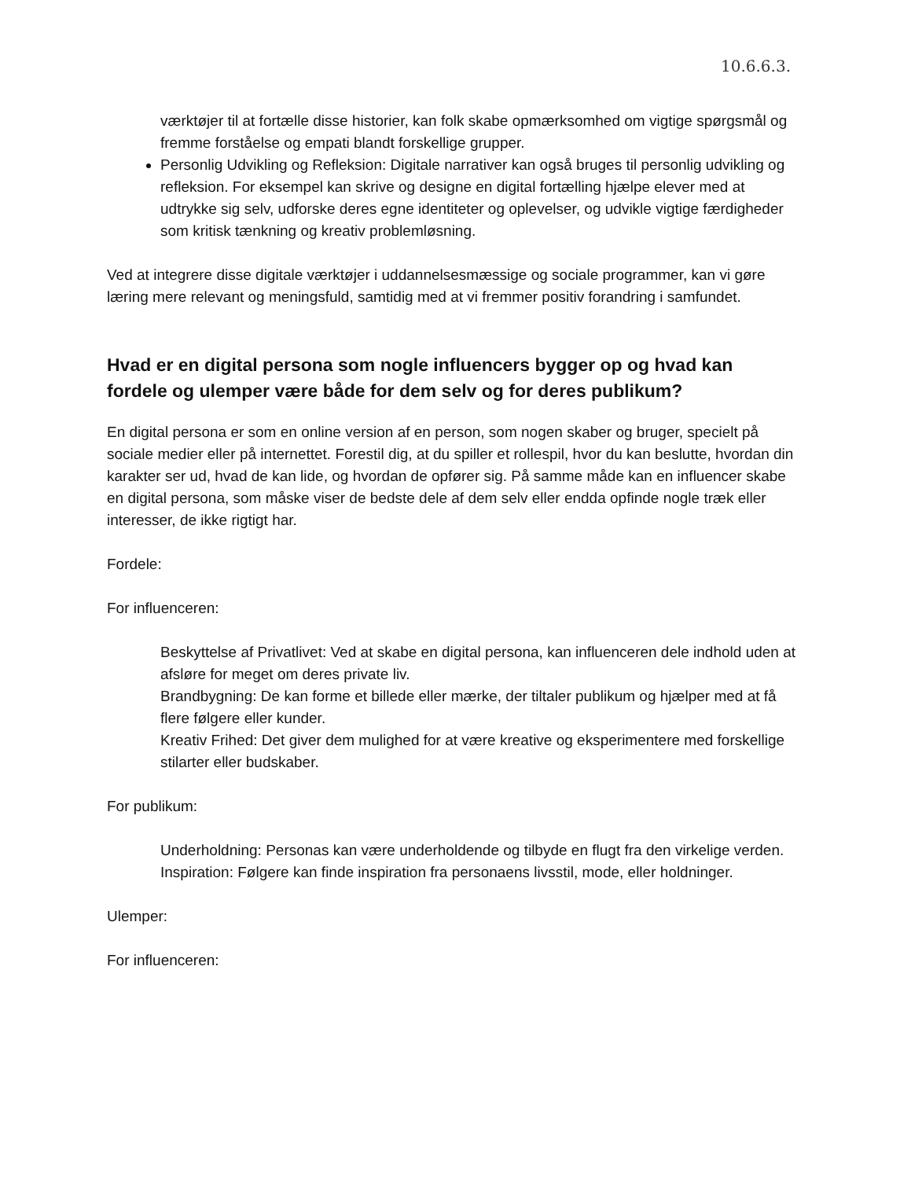10.6.6.3.
værktøjer til at fortælle disse historier, kan folk skabe opmærksomhed om vigtige spørgsmål og fremme forståelse og empati blandt forskellige grupper.
Personlig Udvikling og Refleksion: Digitale narrativer kan også bruges til personlig udvikling og refleksion. For eksempel kan skrive og designe en digital fortælling hjælpe elever med at udtrykke sig selv, udforske deres egne identiteter og oplevelser, og udvikle vigtige færdigheder som kritisk tænkning og kreativ problemløsning.
Ved at integrere disse digitale værktøjer i uddannelsesmæssige og sociale programmer, kan vi gøre læring mere relevant og meningsfuld, samtidig med at vi fremmer positiv forandring i samfundet.
Hvad er en digital persona som nogle influencers bygger op og hvad kan fordele og ulemper være både for dem selv og for deres publikum?
En digital persona er som en online version af en person, som nogen skaber og bruger, specielt på sociale medier eller på internettet. Forestil dig, at du spiller et rollespil, hvor du kan beslutte, hvordan din karakter ser ud, hvad de kan lide, og hvordan de opfører sig. På samme måde kan en influencer skabe en digital persona, som måske viser de bedste dele af dem selv eller endda opfinde nogle træk eller interesser, de ikke rigtigt har.
Fordele:
For influenceren:
Beskyttelse af Privatlivet: Ved at skabe en digital persona, kan influenceren dele indhold uden at afsløre for meget om deres private liv.
Brandbygning: De kan forme et billede eller mærke, der tiltaler publikum og hjælper med at få flere følgere eller kunder.
Kreativ Frihed: Det giver dem mulighed for at være kreative og eksperimentere med forskellige stilarter eller budskaber.
For publikum:
Underholdning: Personas kan være underholdende og tilbyde en flugt fra den virkelige verden.
Inspiration: Følgere kan finde inspiration fra personaens livsstil, mode, eller holdninger.
Ulemper:
For influenceren: